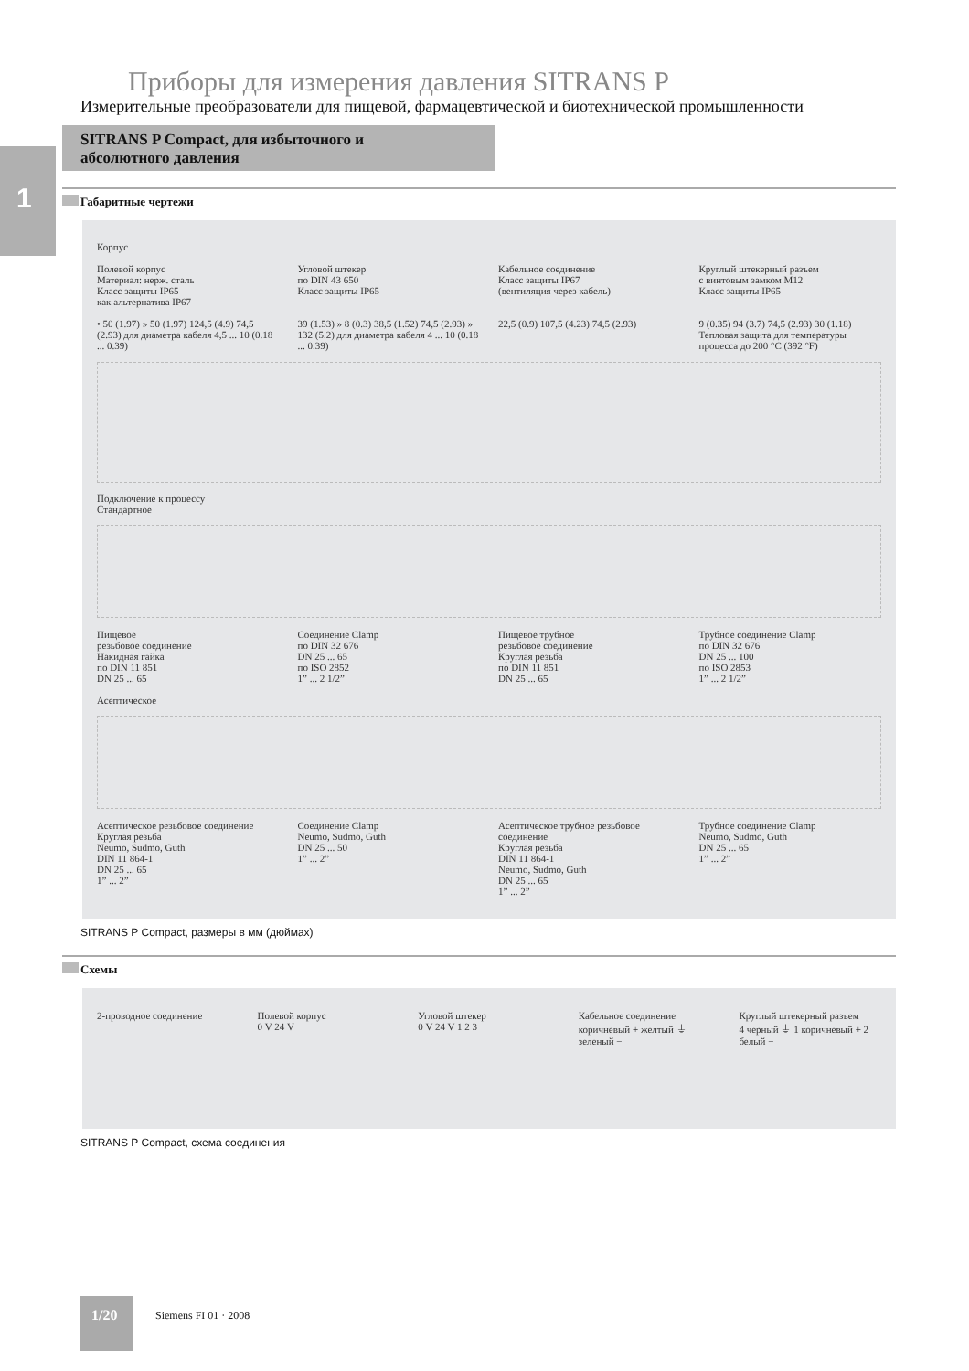1
Приборы для измерения давления SITRANS P
Измерительные преобразователи для пищевой, фармацевтической и биотехнической промышленности
SITRANS P Compact, для избыточного и
абсолютного давления
Габаритные чертежи
Корпус
Полевой корпус
Материал: нерж. сталь
Класс защиты IP65
как альтернатива IP67
Угловой штекер
по DIN 43 650
Класс защиты IP65
Кабельное соединение
Класс защиты IP67
(вентиляция через кабель)
Круглый штекерный разъем
с винтовым замком M12
Класс защиты IP65
• 50 (1.97) » 50 (1.97) 124,5 (4.9) 74,5 (2.93) для диаметра кабеля 4,5 ... 10 (0.18 ... 0.39)
39 (1.53) » 8 (0.3) 38,5 (1.52) 74,5 (2.93) » 132 (5.2) для диаметра кабеля 4 ... 10 (0.18 ... 0.39)
22,5 (0.9) 107,5 (4.23) 74,5 (2.93)
9 (0.35) 94 (3.7) 74,5 (2.93) 30 (1.18)
Тепловая защита для температуры процесса до 200 °C (392 °F)
Подключение к процессу
Стандартное
Пищевое
резьбовое соединение
Накидная гайка
по DIN 11 851
DN 25 ... 65
Соединение Clamp
по DIN 32 676
DN 25 ... 65
по ISO 2852
1” ... 2 1/2”
Пищевое трубное
резьбовое соединение
Круглая резьба
по DIN 11 851
DN 25 ... 65
Трубное соединение Clamp
по DIN 32 676
DN 25 ... 100
по ISO 2853
1” ... 2 1/2”
Асептическое
Асептическое резьбовое соединение
Круглая резьба
Neumo, Sudmo, Guth
DIN 11 864-1
DN 25 ... 65
1” ... 2”
Соединение Clamp
Neumo, Sudmo, Guth
DN 25 ... 50
1” ... 2”
Асептическое трубное резьбовое соединение
Круглая резьба
DIN 11 864-1
Neumo, Sudmo, Guth
DN 25 ... 65
1” ... 2”
Трубное соединение Clamp
Neumo, Sudmo, Guth
DN 25 ... 65
1” ... 2”
SITRANS P Compact, размеры в мм (дюймах)
Схемы
2-проводное соединение Полевой корпус
0 V 24 V
Угловой штекер
0 V 24 V 1 2 3
Кабельное соединение
коричневый + желтый ⏚ зеленый −
Круглый штекерный разъем
4 черный ⏚ 1 коричневый + 2 белый −
SITRANS P Compact, схема соединения
1/20
Siemens FI 01 · 2008